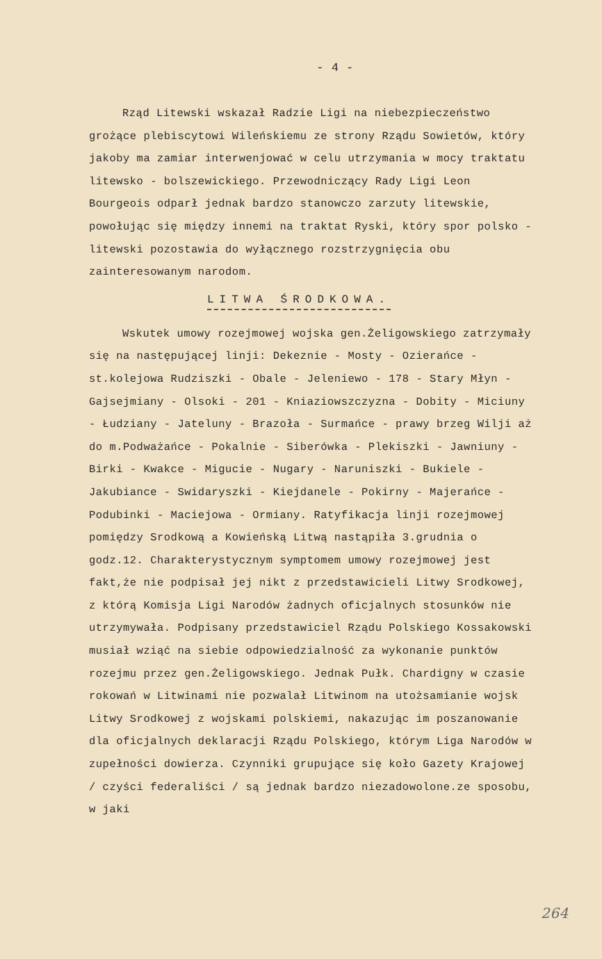- 4 -
Rząd Litewski wskazał Radzie Ligi na niebezpieczeństwo grożące plebiscytowi Wileńskiemu ze strony Rządu Sowietów, który jakoby ma zamiar interwenjować w celu utrzymania w mocy traktatu litewsko - bolszewickiego. Przewodniczący Rady Ligi Leon Bourgeois odparł jednak bardzo stanowczo zarzuty litewskie, powołując się między innemi na traktat Ryski, który spor polsko - litewski pozostawia do wyłącznego rozstrzygnięcia obu zainteresowanym narodom.
LITWA ŚRODKOWA.
Wskutek umowy rozejmowej wojska gen.Żeligowskiego zatrzymały się na następującej linji: Dekeznie - Mosty - Ozierańce - st.kolejowa Rudziszki - Obale - Jeleniewo - 178 - Stary Młyn - Gajsejmiany - Olsoki - 201 - Kniaziowszczyzna - Dobity - Miciuny - Łudziany - Jateluny - Brazoła - Surmańce - prawy brzeg Wilji aż do m.Podważańce - Pokalnie - Siberówka - Plekiszki - Jawniuny - Birki - Kwakce - Migucie - Nugary - Naruniszki - Bukiele - Jakubiance - Swidaryszki - Kiejdanele - Pokirny - Majerańce - Podubinki - Maciejowa - Ormiany. Ratyfikacja linji rozejmowej pomiędzy Srodkową a Kowieńską Litwą nastąpiła 3.grudnia o godz.12. Charakterystycznym symptomem umowy rozejmowej jest fakt,że nie podpisał jej nikt z przedstawicieli Litwy Srodkowej, z którą Komisja Ligi Narodów żadnych oficjalnych stosunków nie utrzymywała. Podpisany przedstawiciel Rządu Polskiego Kossakowski musiał wziąć na siebie odpowiedzialność za wykonanie punktów rozejmu przez gen.Żeligowskiego. Jednak Pułk. Chardigny w czasie rokowań w Litwinami nie pozwalał Litwinom na utożsamianie wojsk Litwy Srodkowej z wojskami polskiemi, nakazując im poszanowanie dla oficjalnych deklaracji Rządu Polskiego, którym Liga Narodów w zupełności dowierza. Czynniki grupujące się koło Gazety Krajowej / czyści federaliści / są jednak bardzo niezadowolone.ze sposobu, w jaki
264